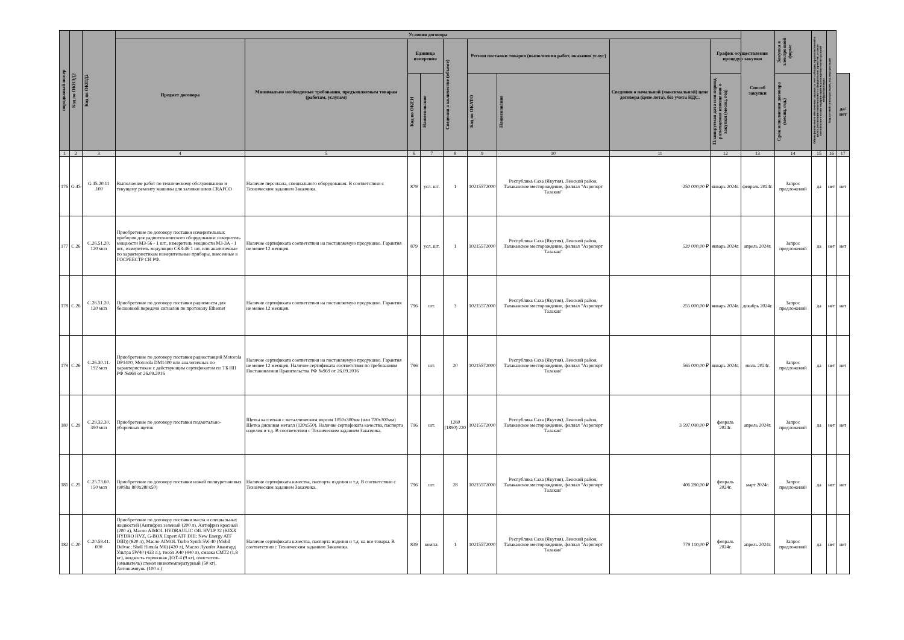| порядковый номер | Код по ОКВЭД2 | Код по ОКПД2 | Условия договора | | | | | | | | | Способ закупки | Закупка в электронной форме | Объем финансового обеспечения закупки за счет субсидии, предоставляемой в целях реализации национальных и федеральных проектов, а также комплексного плана модернизации и расширения магистральной инфраструктуры | Код целевой статьи расходов, код вида расходов | |
| --- | --- | --- | --- | --- | --- | --- | --- | --- | --- | --- | --- | --- | --- | --- | --- | --- |
| | | | Предмет договора | Минимально необходимые требования, предъявляемым товарам (работам, услугам) | Единица измерения | | Сведения о количестве (объеме) | Регион поставки товаров (выполнения работ, оказания услуг) | | Сведения о начальной (максимальной) цене договора (цене лота), без учета НДС. | График осуществления процедур закупки | | | | | |
| | | | | | Код по ОКЕИ | Наименование | | Код по ОКАТО | Наименование | | Планируемая дата или период размещения извещения о закупки (месяц, год) | | Срок исполнения договора (месяц, год.) | | | да/нет |
| 1 | 2 | 3 | 4 | 5 | 6 | 7 | 8 | 9 | 10 | 11 | 12 | 13 | 14 | 15 | 16 | 17 |
| 176 | G.45 | G.45.20.11 .100 | Выполнение работ по техническому обслуживанию и текущему ремонту машины для заливки швов CRAFCO | Наличие персонала, специального оборудования. В соответствии с Техническим заданием Заказчика. | 879 | усл. шт. | 1 | 10215572000 | Республика Саха (Якутия), Ленский район, Талаканское месторождение, филиал "Аэропорт Талакан" | 250 000,00 ₽ | январь 2024г. | февраль 2024г. | Запрос предложений | да | нет | нет |
| 177 | C.26 | C.26.51.20. 120 мсп | Приобретение по договору поставки измерительных приборов для радиотехнического оборудования: измеритель мощности МЗ-56 - 1 шт., измеритель мощности МЗ-3А - 1 шт., измеритель модуляции СКЗ-46 1 шт. или аналогичные по характеристикам измерительные приборы, внесенные в ГОСРЕЕСТР СИ РФ. | Наличие сертификата соответствия на поставляемую продукцию. Гарантия не менее 12 месяцев. | 879 | усл. шт. | 1 | 10215572000 | Республика Саха (Якутия), Ленский район, Талаканское месторождение, филиал "Аэропорт Талакан" | 520 000,00 ₽ | январь 2024г. | апрель 2024г. | Запрос предложений | да | нет | нет |
| 178 | C.26 | C.26.51.20. 120 мсп | Приобретение по договору поставки радиомоста для бесшовной передачи сигналов по протоколу Ethernet | Наличие сертификата соответствия на поставляемую продукцию. Гарантия не менее 12 месяцев. | 796 | шт. | 3 | 10215572000 | Республика Саха (Якутия), Ленский район, Талаканское месторождение, филиал "Аэропорт Талакан" | 255 000,00 ₽ | январь 2024г. | декабрь 2024г. | Запрос предложений | да | нет | нет |
| 179 | C.26 | C.26.30.11. 192 мсп | Приобретение по договору поставки радиостанций Motorola DP1400, Motorola DM1400 или аналогичных по характеристикам с действующим сертификатом по ТБ ПП РФ №969 от 26.09.2016 | Наличие сертификата соответствия на поставляемую продукцию. Гарантия не менее 12 месяцев. Наличие сертификата соответствия по требованиям Постановления Правительства РФ №969 от 26.09.2016 | 796 | шт. | 20 | 10215572000 | Республика Саха (Якутия), Ленский район, Талаканское месторождение, филиал "Аэропорт Талакан" | 565 000,00 ₽ | январь 2024г. | июль 2024г. | Запрос предложений | да | нет | нет |
| 180 | C.29 | C.29.32.30. 390 мсп | Приобретение по договору поставки подметально-уборочных щеток | Щетка кассетная с металлическим ворсом 1050х300мм (или 700х300мм) Щетка дисковая металл (120х550). Наличие сертификата качества, паспорта изделия и т.д. В соответствии с Техническим заданием Заказчика. | 796 | шт. | 1260 (1890) 220 | 10215572000 | Республика Саха (Якутия), Ленский район, Талаканское месторождение, филиал "Аэропорт Талакан" | 3 597 090,00 ₽ | февраль 2024г. | апрель 2024г. | Запрос предложений | да | нет | нет |
| 181 | C.25 | C.25.73.60. 150 мсп | Приобретение по договору поставки ножей полиуретановых (90Sha 800x280x50) | Наличие сертификата качества, паспорта изделия и т.д. В соответствии с Техническим заданием Заказчика. | 796 | шт. | 28 | 10215572000 | Республика Саха (Якутия), Ленский район, Талаканское месторождение, филиал "Аэропорт Талакан" | 406 280,00 ₽ | февраль 2024г. | март 2024г. | Запрос предложений | да | нет | нет |
| 182 | C.20 | C.20.59.41. 000 | Приобретение по договору поставки масла и специальных жидкостей (Антифриз зеленый (200 л), Антифриз красный (200 л), Масло AIMOL HYDRAULIC OIL HVLP 32 (KIXX HYDRO HVZ, G-BOX Expert ATF DIII; New Energy ATF DIII)) (820 л), Масло AIMOL Turbo Synth 5W-40 (Mobil Delvac; Shell Rimula M6) (420 л), Масло Лукойл Авангард Ультра 5W40 (433 л.), тосол А40 (440 л), смазка СМТ2 (1,8 кг), жидкость тормозная ДОТ-4 (9 кг), очиститель (омыватель) стекол низкотемпературный (50 кг), Автошампунь (100 л.) | Наличие сертификата качества, паспорта изделия и т.д. на все товары. В соответствии с Техническим заданием Заказчика. | 839 | компл. | 1 | 10215572000 | Республика Саха (Якутия), Ленский район, Талаканское месторождение, филиал "Аэропорт Талакан" | 779 110,00 ₽ | февраль 2024г. | апрель 2024г. | Запрос предложений | да | нет | нет |